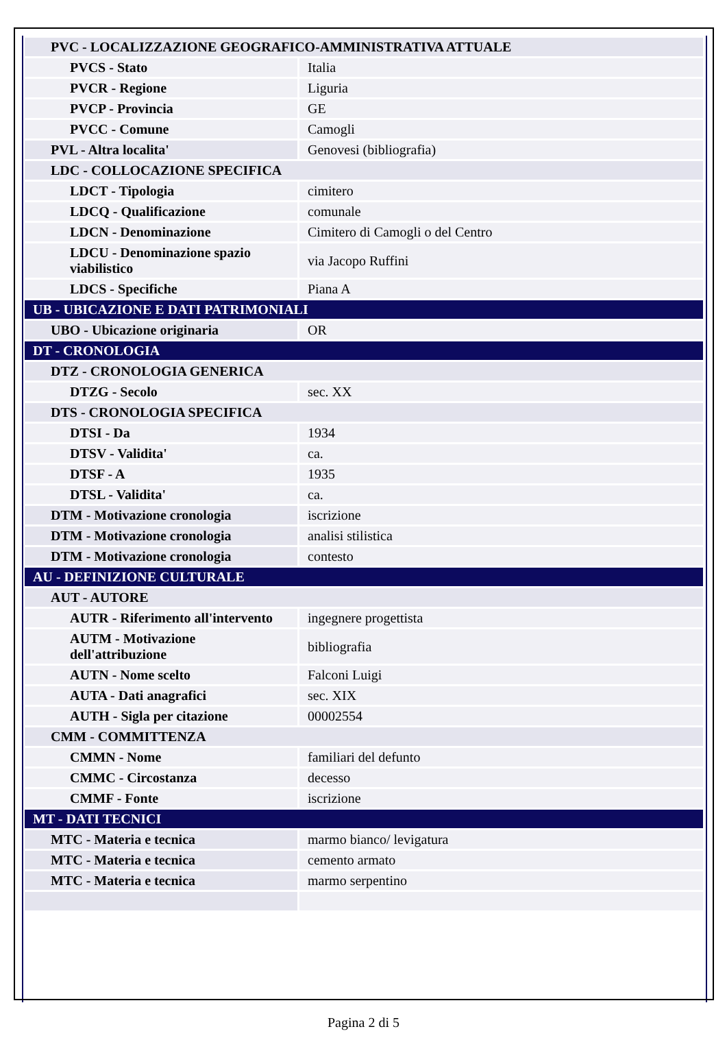| PVC - LOCALIZZAZIONE GEOGRAFICO-AMMINISTRATIVA ATTUALE | |
| PVCS - Stato | Italia |
| PVCR - Regione | Liguria |
| PVCP - Provincia | GE |
| PVCC - Comune | Camogli |
| PVL - Altra localita' | Genovesi (bibliografia) |
| LDC - COLLOCAZIONE SPECIFICA | |
| LDCT - Tipologia | cimitero |
| LDCQ - Qualificazione | comunale |
| LDCN - Denominazione | Cimitero di Camogli o del Centro |
| LDCU - Denominazione spazio viabilistico | via Jacopo Ruffini |
| LDCS - Specifiche | Piana A |
| UB - UBICAZIONE E DATI PATRIMONIALI | |
| UBO - Ubicazione originaria | OR |
| DT - CRONOLOGIA | |
| DTZ - CRONOLOGIA GENERICA | |
| DTZG - Secolo | sec. XX |
| DTS - CRONOLOGIA SPECIFICA | |
| DTSI - Da | 1934 |
| DTSV - Validita' | ca. |
| DTSF - A | 1935 |
| DTSL - Validita' | ca. |
| DTM - Motivazione cronologia | iscrizione |
| DTM - Motivazione cronologia | analisi stilistica |
| DTM - Motivazione cronologia | contesto |
| AU - DEFINIZIONE CULTURALE | |
| AUT - AUTORE | |
| AUTR - Riferimento all'intervento | ingegnere progettista |
| AUTM - Motivazione dell'attribuzione | bibliografia |
| AUTN - Nome scelto | Falconi Luigi |
| AUTA - Dati anagrafici | sec. XIX |
| AUTH - Sigla per citazione | 00002554 |
| CMM - COMMITTENZA | |
| CMMN - Nome | familiari del defunto |
| CMMC - Circostanza | decesso |
| CMMF - Fonte | iscrizione |
| MT - DATI TECNICI | |
| MTC - Materia e tecnica | marmo bianco/ levigatura |
| MTC - Materia e tecnica | cemento armato |
| MTC - Materia e tecnica | marmo serpentino |
Pagina 2 di 5